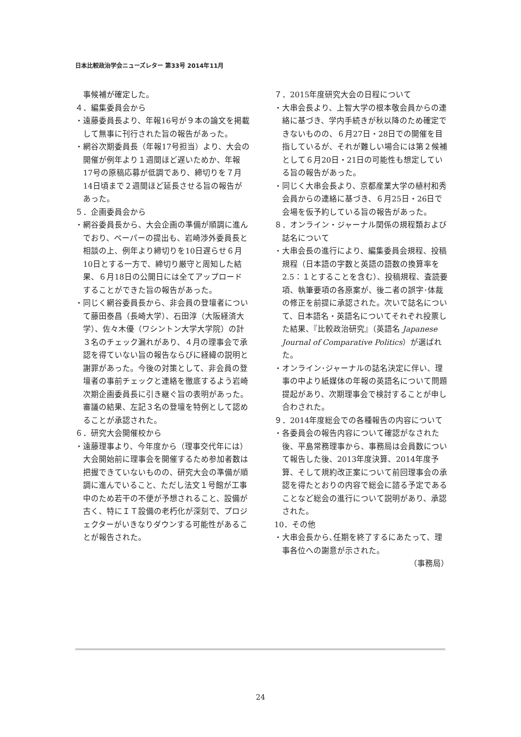日本比較政治学会ニューズレター 第33号 2014年11月
事候補が確定した。
４．編集委員会から
・遠藤委員長より、年報16号が９本の論文を掲載して無事に刊行された旨の報告があった。
・網谷次期委員長（年報17号担当）より、大会の開催が例年より１週間ほど遅いためか、年報17号の原稿応募が低調であり、締切りを７月14日頃まで２週間ほど延長させる旨の報告があった。
５．企画委員会から
・網谷委員長から、大会企画の準備が順調に進んでおり、ペーパーの提出も、岩崎渉外委員長と相談の上、例年より締切りを10日遅らせ６月10日とする一方で、締切り厳守と周知した結果、６月18日の公開日には全てアップロードすることができた旨の報告があった。
・同じく網谷委員長から、非会員の登壇者について藤田泰昌（長崎大学）、石田淳（大阪経済大学）、佐々木優（ワシントン大学大学院）の計３名のチェック漏れがあり、４月の理事会で承認を得ていない旨の報告ならびに経緯の説明と謝罪があった。今後の対策として、非会員の登壇者の事前チェックと連絡を徹底するよう岩崎次期企画委員長に引き継ぐ旨の表明があった。審議の結果、左記３名の登壇を特例として認めることが承認された。
６．研究大会開催校から
・遠藤理事より、今年度から（理事交代年には）大会開始前に理事会を開催するため参加者数は把握できていないものの、研究大会の準備が順調に進んでいること、ただし法文１号館が工事中のため若干の不便が予想されること、設備が古く、特にＩＴ設備の老朽化が深刻で、プロジェクターがいきなりダウンする可能性があることが報告された。
７．2015年度研究大会の日程について
・大串会長より、上智大学の根本敬会員からの連絡に基づき、学内手続きが秋以降のため確定できないものの、６月27日・28日での開催を目指しているが、それが難しい場合には第２候補として６月20日・21日の可能性も想定している旨の報告があった。
・同じく大串会長より、京都産業大学の植村和秀会員からの連絡に基づき、６月25日・26日で会場を仮予約している旨の報告があった。
８．オンライン・ジャーナル関係の規程類および誌名について
・大串会長の進行により、編集委員会規程、投稿規程（日本語の字数と英語の語数の換算率を2.5：１とすることを含む）、投稿規程、査読要項、執筆要項の各原案が、後二者の誤字･体裁の修正を前提に承認された。次いで誌名について、日本語名・英語名についてそれぞれ投票した結果、『比較政治研究』（英語名 Japanese Journal of Comparative Politics）が選ばれた。
・オンライン･ジャーナルの誌名決定に伴い、理事の中より紙媒体の年報の英語名について問題提起があり、次期理事会で検討することが申し合わされた。
９．2014年度総会での各種報告の内容について
・各委員会の報告内容について確認がなされた後、平島常務理事から、事務局は会員数について報告した後、2013年度決算、2014年度予算、そして規約改正案について前回理事会の承認を得たとおりの内容で総会に諮る予定であることなど総会の進行について説明があり、承認された。
10．その他
・大串会長から､任期を終了するにあたって、理事各位への謝意が示された。
（事務局）
24